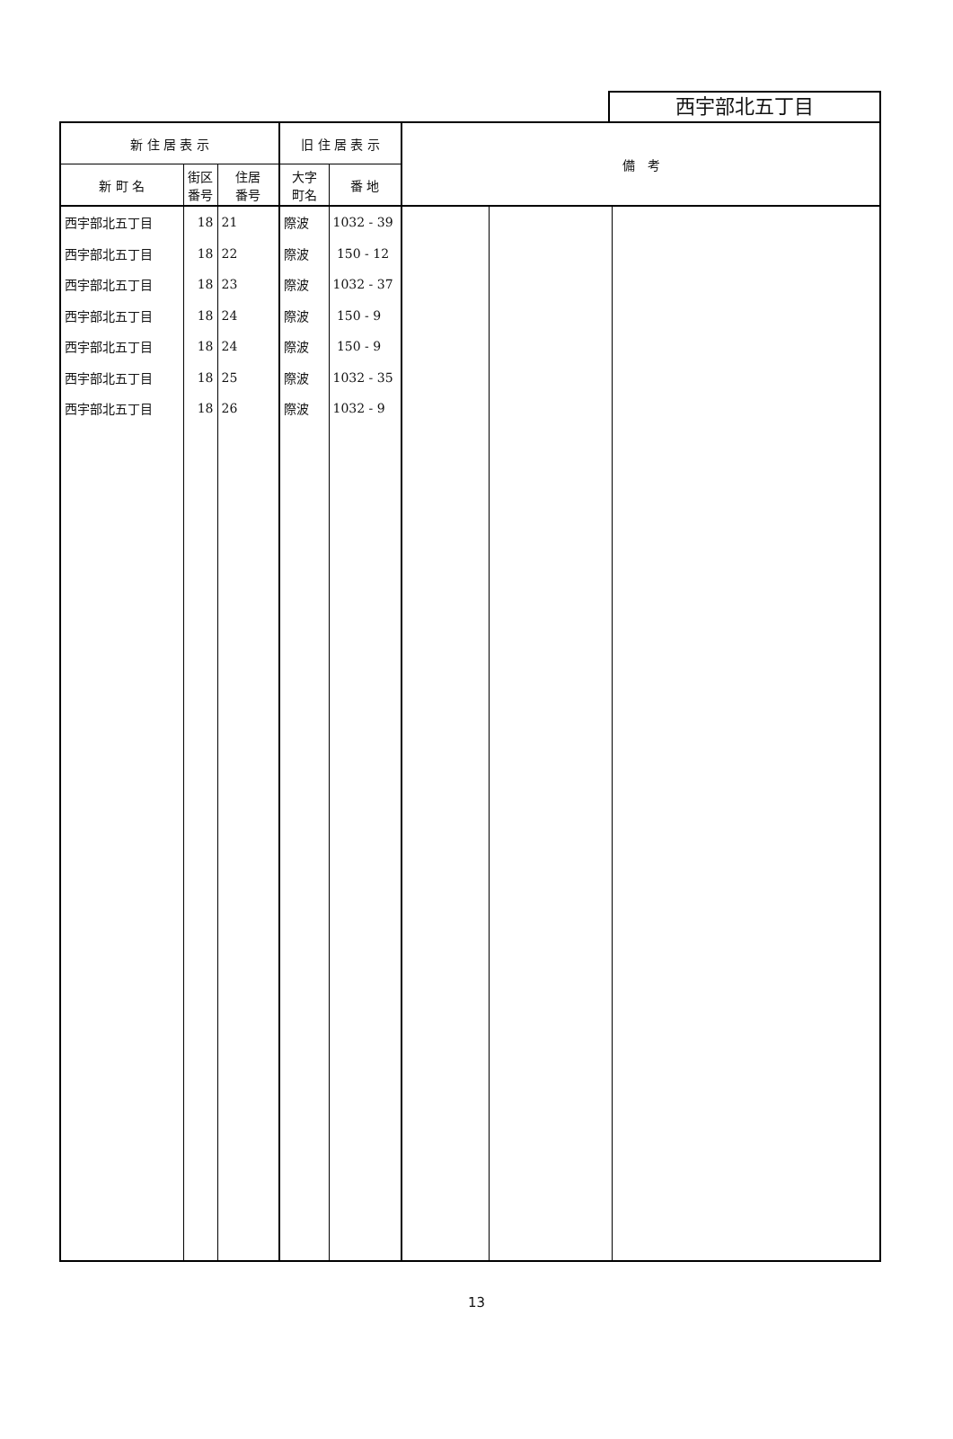西宇部北五丁目
| 新 住 居 表 示 | | | 旧 住 居 表 示 | | 備 考 | | |
| --- | --- | --- | --- | --- | --- | --- | --- |
| 新 町 名 | 街区 番号 | 住居 番号 | 大字 町名 | 番 地 | | | |
| 西宇部北五丁目 | 18 | 21 | 際波 | 1032 - 39 | | | |
| 西宇部北五丁目 | 18 | 22 | 際波 | 150 - 12 | | | |
| 西宇部北五丁目 | 18 | 23 | 際波 | 1032 - 37 | | | |
| 西宇部北五丁目 | 18 | 24 | 際波 | 150 - 9 | | | |
| 西宇部北五丁目 | 18 | 24 | 際波 | 150 - 9 | | | |
| 西宇部北五丁目 | 18 | 25 | 際波 | 1032 - 35 | | | |
| 西宇部北五丁目 | 18 | 26 | 際波 | 1032 - 9 | | | |
13